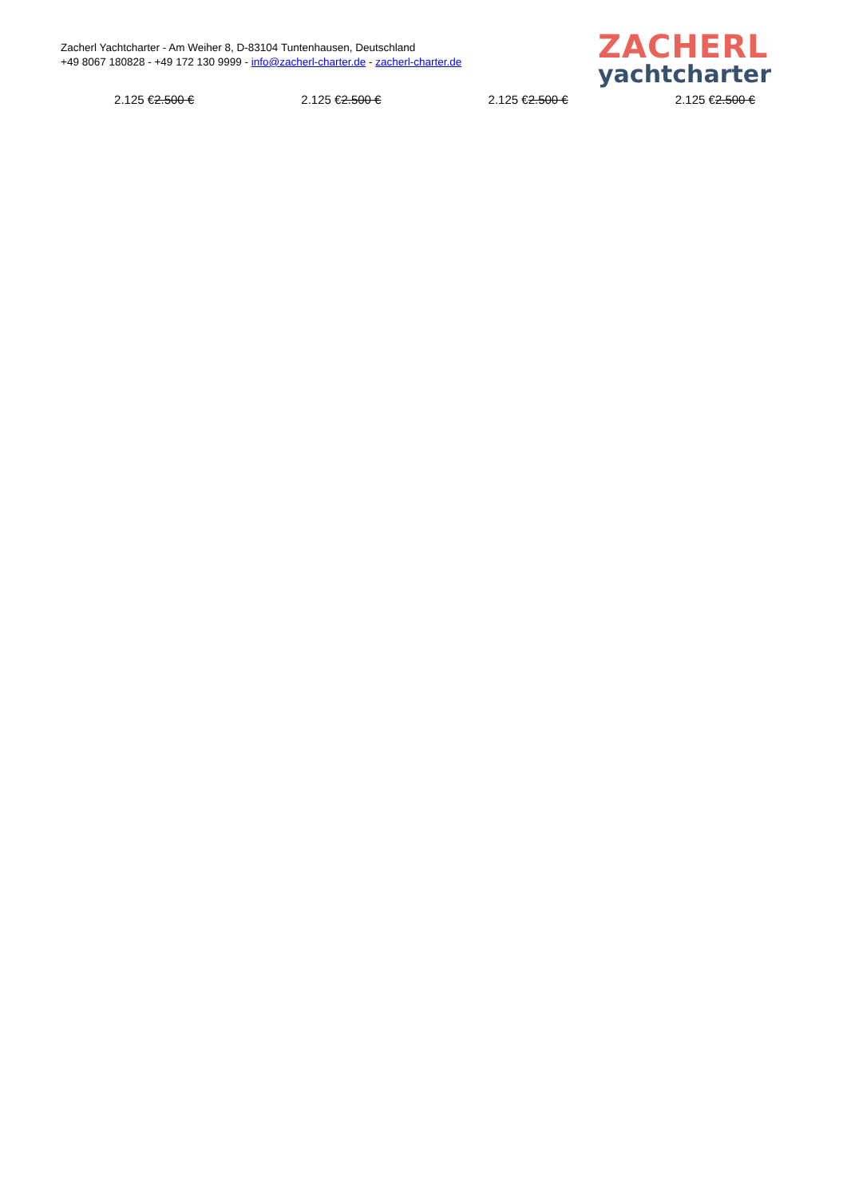Zacherl Yachtcharter - Am Weiher 8, D-83104 Tuntenhausen, Deutschland
+49 8067 180828 - +49 172 130 9999 - info@zacherl-charter.de - zacherl-charter.de
ZACHERL
yachtcharter
2.125 €2.500 € 2.125 €2.500 € 2.125 €2.500 € 2.125 €2.500 €